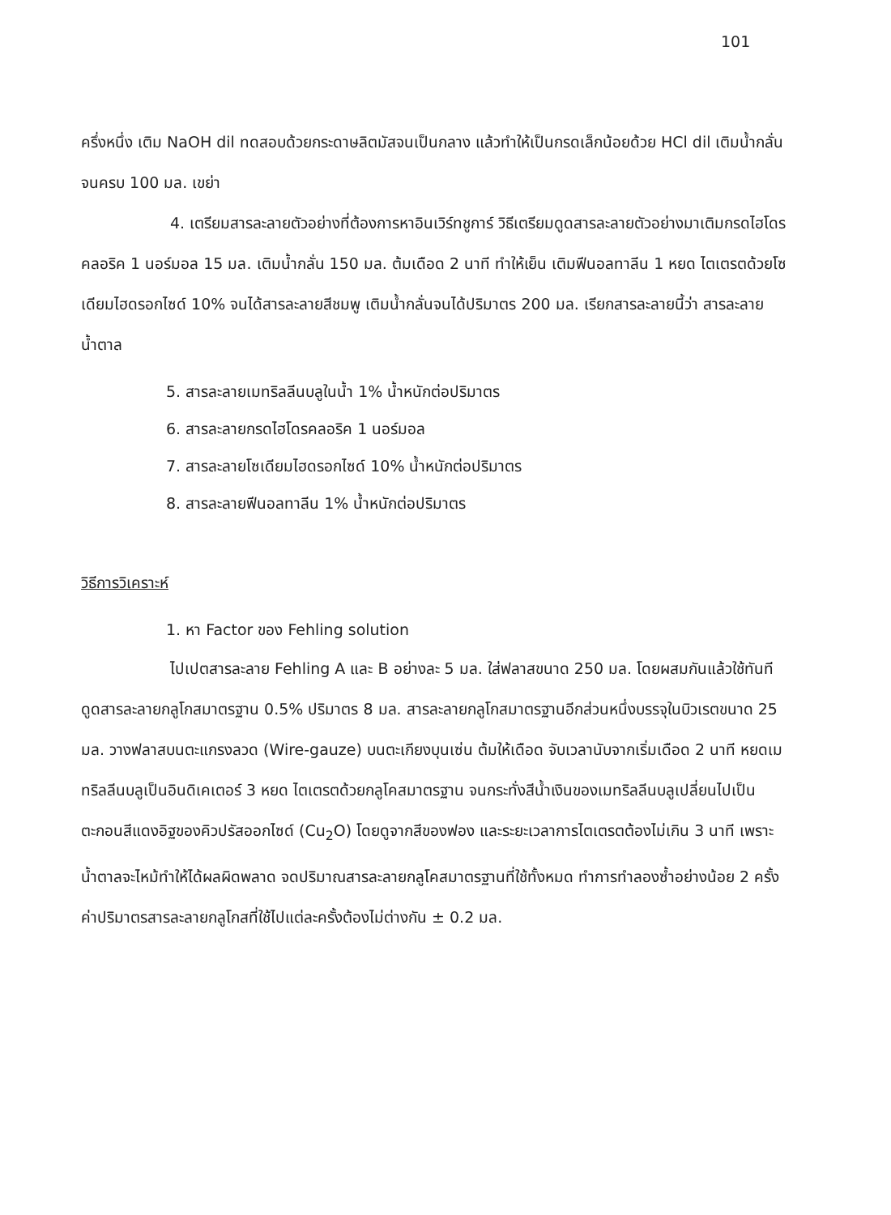101
ครึ่งหนึ่ง เติม NaOH dil ทดสอบด้วยกระดาษลิตมัสจนเป็นกลาง แล้วทำให้เป็นกรดเล็กน้อยด้วย HCl dil เติมน้ำกลั่นจนครบ 100 มล. เขย่า
4. เตรียมสารละลายตัวอย่างที่ต้องการหาอินเวิร์ทชูการ์ วิธีเตรียมดูดสารละลายตัวอย่างมาเติมกรดไฮโดรคลอริค 1 นอร์มอล 15 มล. เติมน้ำกลั่น 150 มล. ต้มเดือด 2 นาที ทำให้เย็น เติมฟีนอลทาลีน 1 หยด ไตเตรตด้วยโซเดียมไฮดรอกไซด์ 10% จนได้สารละลายสีชมพู เติมน้ำกลั่นจนได้ปริมาตร 200 มล. เรียกสารละลายนี้ว่า สารละลายน้ำตาล
5. สารละลายเมทริลลีนบลูในน้ำ 1% น้ำหนักต่อปริมาตร
6. สารละลายกรดไฮโดรคลอริค 1 นอร์มอล
7. สารละลายโซเดียมไฮดรอกไซด์ 10% น้ำหนักต่อปริมาตร
8. สารละลายฟีนอลทาลีน 1% น้ำหนักต่อปริมาตร
วิธีการวิเคราะห์
1. หา Factor ของ Fehling solution
ไปเปตสารละลาย Fehling A และ B อย่างละ 5 มล. ใส่ฟลาสขนาด 250 มล. โดยผสมกันแล้วใช้ทันที ดูดสารละลายกลูโกสมาตรฐาน 0.5% ปริมาตร 8 มล. สารละลายกลูโกสมาตรฐานอีกส่วนหนึ่งบรรจุในบิวเรตขนาด 25 มล. วางฟลาสบนตะแกรงลวด (Wire-gauze) บนตะเกียงบุนเซ่น ต้มให้เดือด จับเวลานับจากเริ่มเดือด 2 นาที หยดเมทริลลีนบลูเป็นอินดิเคเตอร์ 3 หยด ไตเตรตด้วยกลูโคสมาตรฐาน จนกระทั่งสีน้ำเงินของเมทริลลีนบลูเปลี่ยนไปเป็นตะกอนสีแดงอิฐของคิวปรัสออกไซด์ (Cu<sub>2</sub>O) โดยดูจากสีของฟอง และระยะเวลาการไตเตรตต้องไม่เกิน 3 นาที เพราะน้ำตาลจะไหม้ทำให้ได้ผลผิดพลาด จดปริมาณสารละลายกลูโคสมาตรฐานที่ใช้ทั้งหมด ทำการทำลองซ้ำอย่างน้อย 2 ครั้ง ค่าปริมาตรสารละลายกลูโกสที่ใช้ไปแต่ละครั้งต้องไม่ต่างกัน ± 0.2 มล.